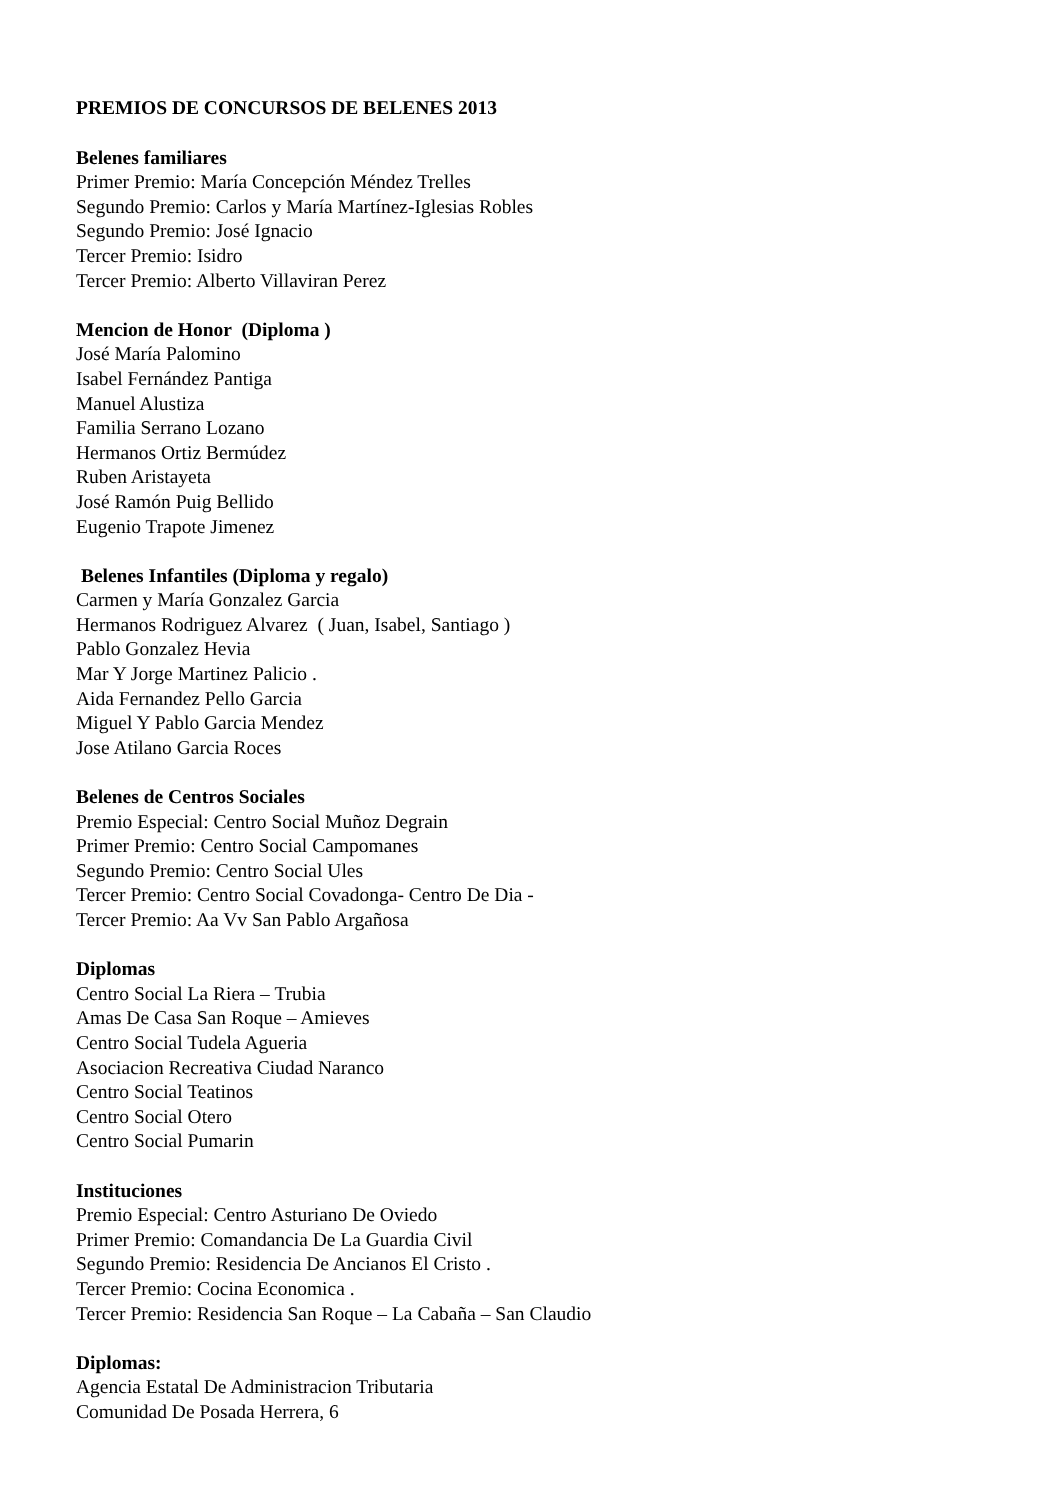PREMIOS DE CONCURSOS DE BELENES 2013
Belenes familiares
Primer Premio: María Concepción Méndez Trelles
Segundo Premio: Carlos y María Martínez-Iglesias Robles
Segundo Premio: José Ignacio
Tercer Premio: Isidro
Tercer Premio: Alberto Villaviran Perez
Mencion de Honor (Diploma )
José María Palomino
Isabel Fernández Pantiga
Manuel Alustiza
Familia Serrano Lozano
Hermanos Ortiz Bermúdez
Ruben Aristayeta
José Ramón Puig Bellido
Eugenio Trapote Jimenez
Belenes Infantiles (Diploma y regalo)
Carmen y María Gonzalez Garcia
Hermanos Rodriguez Alvarez ( Juan, Isabel, Santiago )
Pablo Gonzalez Hevia
Mar Y Jorge Martinez Palicio .
Aida Fernandez Pello Garcia
Miguel Y Pablo Garcia Mendez
Jose Atilano Garcia Roces
Belenes de Centros Sociales
Premio Especial: Centro Social Muñoz Degrain
Primer Premio: Centro Social Campomanes
Segundo Premio: Centro Social Ules
Tercer Premio: Centro Social Covadonga- Centro De Dia -
Tercer Premio: Aa Vv San Pablo Argañosa
Diplomas
Centro Social La Riera – Trubia
Amas De Casa San Roque – Amieves
Centro Social Tudela Agueria
Asociacion Recreativa Ciudad Naranco
Centro Social Teatinos
Centro Social Otero
Centro Social Pumarin
Instituciones
Premio Especial: Centro Asturiano De Oviedo
Primer Premio: Comandancia De La Guardia Civil
Segundo Premio: Residencia De Ancianos El Cristo .
Tercer Premio: Cocina Economica .
Tercer Premio: Residencia San Roque – La Cabaña – San Claudio
Diplomas:
Agencia Estatal De Administracion Tributaria
Comunidad De Posada Herrera, 6